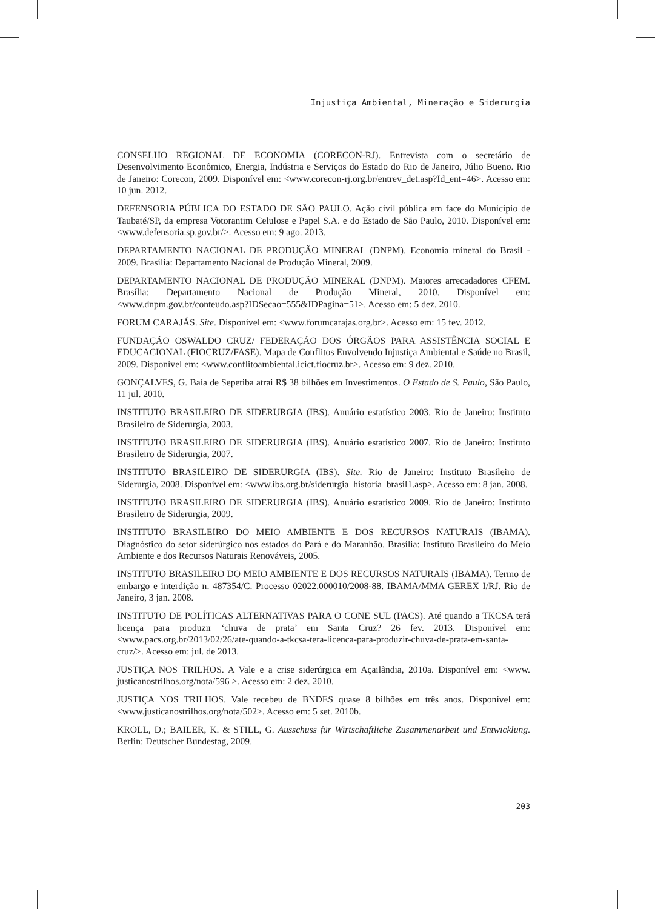Injustiça Ambiental, Mineração e Siderurgia
CONSELHO REGIONAL DE ECONOMIA (CORECON-RJ). Entrevista com o secretário de Desenvolvimento Econômico, Energia, Indústria e Serviços do Estado do Rio de Janeiro, Júlio Bueno. Rio de Janeiro: Corecon, 2009. Disponível em: <www.corecon-rj.org.br/entrev_det.asp?Id_ent=46>. Acesso em: 10 jun. 2012.
DEFENSORIA PÚBLICA DO ESTADO DE SÃO PAULO. Ação civil pública em face do Município de Taubaté/SP, da empresa Votorantim Celulose e Papel S.A. e do Estado de São Paulo, 2010. Disponível em: <www.defensoria.sp.gov.br/>. Acesso em: 9 ago. 2013.
DEPARTAMENTO NACIONAL DE PRODUÇÃO MINERAL (DNPM). Economia mineral do Brasil - 2009. Brasília: Departamento Nacional de Produção Mineral, 2009.
DEPARTAMENTO NACIONAL DE PRODUÇÃO MINERAL (DNPM). Maiores arrecadadores CFEM. Brasília: Departamento Nacional de Produção Mineral, 2010. Disponível em: <www.dnpm.gov.br/conteudo.asp?IDSecao=555&IDPagina=51>. Acesso em: 5 dez. 2010.
FORUM CARAJÁS. Site. Disponível em: <www.forumcarajas.org.br>. Acesso em: 15 fev. 2012.
FUNDAÇÃO OSWALDO CRUZ/ FEDERAÇÃO DOS ÓRGÃOS PARA ASSISTÊNCIA SOCIAL E EDUCACIONAL (FIOCRUZ/FASE). Mapa de Conflitos Envolvendo Injustiça Ambiental e Saúde no Brasil, 2009. Disponível em: <www.conflitoambiental.icict.fiocruz.br>. Acesso em: 9 dez. 2010.
GONÇALVES, G. Baía de Sepetiba atrai R$ 38 bilhões em Investimentos. O Estado de S. Paulo, São Paulo, 11 jul. 2010.
INSTITUTO BRASILEIRO DE SIDERURGIA (IBS). Anuário estatístico 2003. Rio de Janeiro: Instituto Brasileiro de Siderurgia, 2003.
INSTITUTO BRASILEIRO DE SIDERURGIA (IBS). Anuário estatístico 2007. Rio de Janeiro: Instituto Brasileiro de Siderurgia, 2007.
INSTITUTO BRASILEIRO DE SIDERURGIA (IBS). Site. Rio de Janeiro: Instituto Brasileiro de Siderurgia, 2008. Disponível em: <www.ibs.org.br/siderurgia_historia_brasil1.asp>. Acesso em: 8 jan. 2008.
INSTITUTO BRASILEIRO DE SIDERURGIA (IBS). Anuário estatístico 2009. Rio de Janeiro: Instituto Brasileiro de Siderurgia, 2009.
INSTITUTO BRASILEIRO DO MEIO AMBIENTE E DOS RECURSOS NATURAIS (IBAMA). Diagnóstico do setor siderúrgico nos estados do Pará e do Maranhão. Brasília: Instituto Brasileiro do Meio Ambiente e dos Recursos Naturais Renováveis, 2005.
INSTITUTO BRASILEIRO DO MEIO AMBIENTE E DOS RECURSOS NATURAIS (IBAMA). Termo de embargo e interdição n. 487354/C. Processo 02022.000010/2008-88. IBAMA/MMA GEREX I/RJ. Rio de Janeiro, 3 jan. 2008.
INSTITUTO DE POLÍTICAS ALTERNATIVAS PARA O CONE SUL (PACS). Até quando a TKCSA terá licença para produzir ‘chuva de prata’ em Santa Cruz? 26 fev. 2013. Disponível em: <www.pacs.org.br/2013/02/26/ate-quando-a-tkcsa-tera-licenca-para-produzir-chuva-de-prata-em-santa-cruz/>. Acesso em: jul. de 2013.
JUSTIÇA NOS TRILHOS. A Vale e a crise siderúrgica em Açailândia, 2010a. Disponível em: <www. justicanostrilhos.org/nota/596 >. Acesso em: 2 dez. 2010.
JUSTIÇA NOS TRILHOS. Vale recebeu de BNDES quase 8 bilhões em três anos. Disponível em: <www.justicanostrilhos.org/nota/502>. Acesso em: 5 set. 2010b.
KROLL, D.; BAILER, K. & STILL, G. Ausschuss für Wirtschaftliche Zusammenarbeit und Entwicklung. Berlin: Deutscher Bundestag, 2009.
203